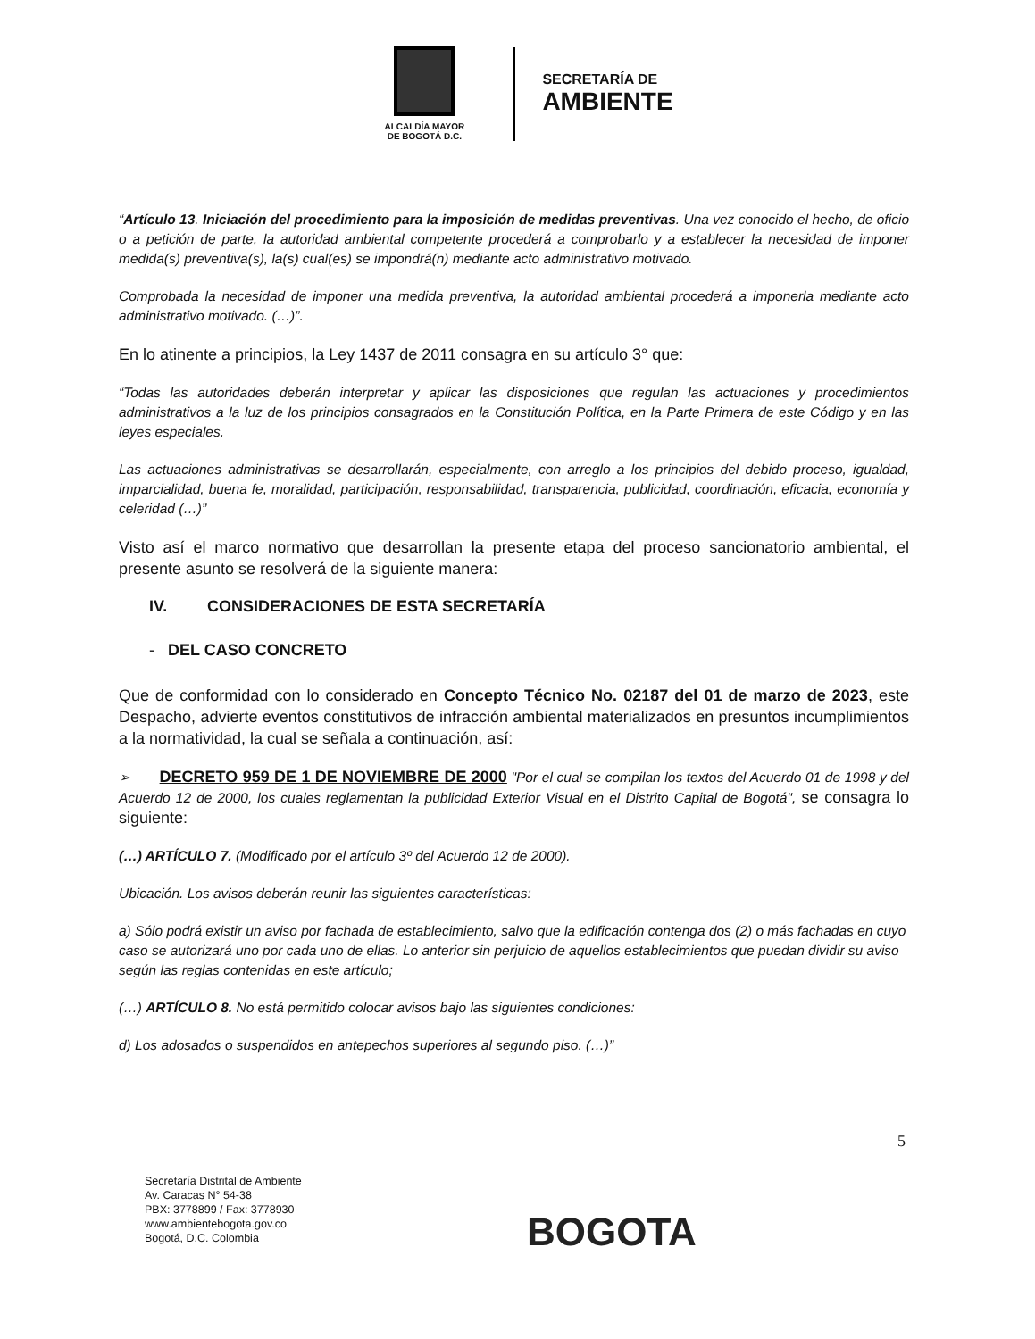ALCALDÍA MAYOR
DE BOGOTÁ D.C.
SECRETARÍA DE
AMBIENTE
“Artículo 13. Iniciación del procedimiento para la imposición de medidas preventivas. Una vez conocido el hecho, de oficio o a petición de parte, la autoridad ambiental competente procederá a comprobarlo y a establecer la necesidad de imponer medida(s) preventiva(s), la(s) cual(es) se impondrá(n) mediante acto administrativo motivado.
Comprobada la necesidad de imponer una medida preventiva, la autoridad ambiental procederá a imponerla mediante acto administrativo motivado. (…)”.
En lo atinente a principios, la Ley 1437 de 2011 consagra en su artículo 3° que:
“Todas las autoridades deberán interpretar y aplicar las disposiciones que regulan las actuaciones y procedimientos administrativos a la luz de los principios consagrados en la Constitución Política, en la Parte Primera de este Código y en las leyes especiales.
Las actuaciones administrativas se desarrollarán, especialmente, con arreglo a los principios del debido proceso, igualdad, imparcialidad, buena fe, moralidad, participación, responsabilidad, transparencia, publicidad, coordinación, eficacia, economía y celeridad (…)”
Visto así el marco normativo que desarrollan la presente etapa del proceso sancionatorio ambiental, el presente asunto se resolverá de la siguiente manera:
IV. CONSIDERACIONES DE ESTA SECRETARÍA
- DEL CASO CONCRETO
Que de conformidad con lo considerado en Concepto Técnico No. 02187 del 01 de marzo de 2023, este Despacho, advierte eventos constitutivos de infracción ambiental materializados en presuntos incumplimientos a la normatividad, la cual se señala a continuación, así:
➢ DECRETO 959 DE 1 DE NOVIEMBRE DE 2000 "Por el cual se compilan los textos del Acuerdo 01 de 1998 y del Acuerdo 12 de 2000, los cuales reglamentan la publicidad Exterior Visual en el Distrito Capital de Bogotá", se consagra lo siguiente:
(…) ARTÍCULO 7. (Modificado por el artículo 3º del Acuerdo 12 de 2000).
Ubicación. Los avisos deberán reunir las siguientes características:
a) Sólo podrá existir un aviso por fachada de establecimiento, salvo que la edificación contenga dos (2) o más fachadas en cuyo caso se autorizará uno por cada uno de ellas. Lo anterior sin perjuicio de aquellos establecimientos que puedan dividir su aviso según las reglas contenidas en este artículo;
(…) ARTÍCULO 8. No está permitido colocar avisos bajo las siguientes condiciones:
d) Los adosados o suspendidos en antepechos superiores al segundo piso. (…)”
5
Secretaría Distrital de Ambiente
Av. Caracas N° 54-38
PBX: 3778899 / Fax: 3778930
www.ambientebogota.gov.co
Bogotá, D.C. Colombia
BOGOTA